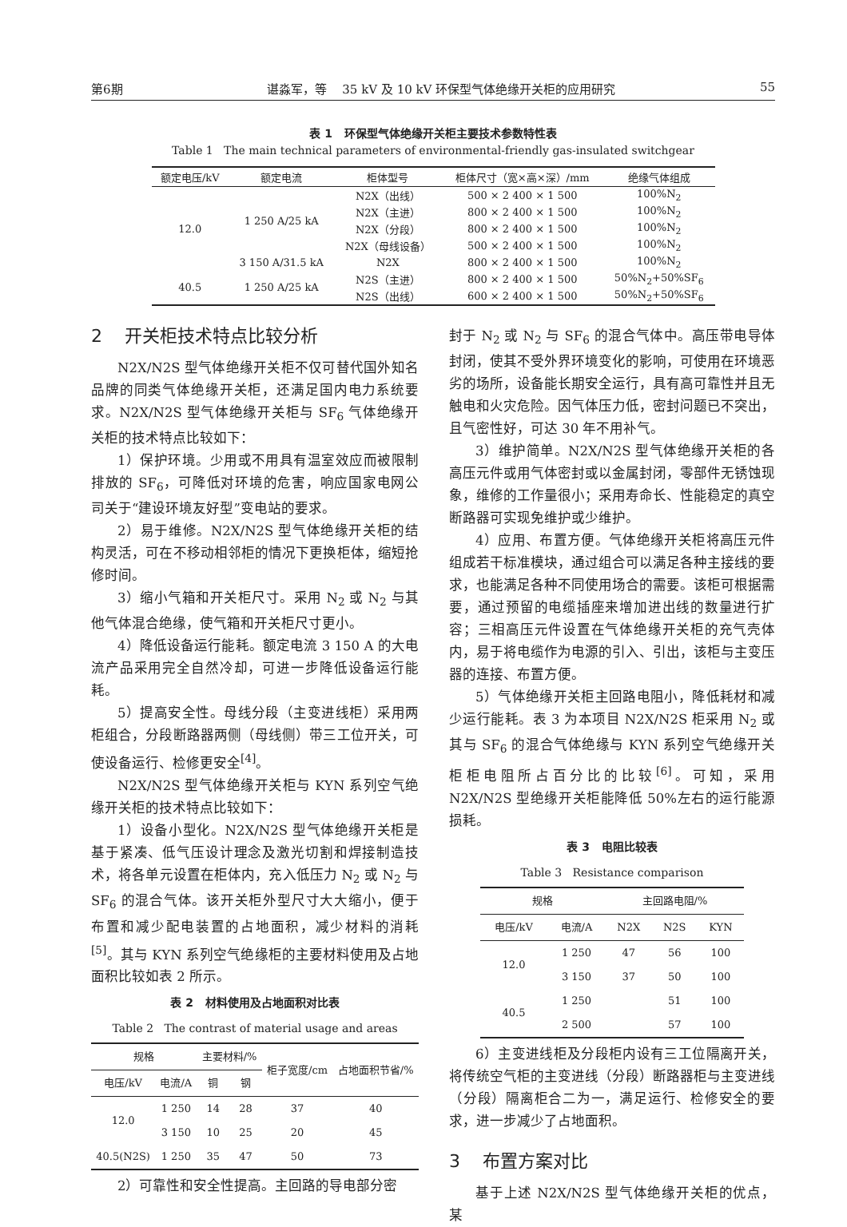第6期 谌淼军，等 35 kV 及 10 kV 环保型气体绝缘开关柜的应用研究 55
表 1 环保型气体绝缘开关柜主要技术参数特性表
Table 1 The main technical parameters of environmental-friendly gas-insulated switchgear
| 额定电压/kV | 额定电流 | 柜体型号 | 柜体尺寸（宽×高×深）/mm | 绝缘气体组成 |
| --- | --- | --- | --- | --- |
| 12.0 | 1 250 A/25 kA | N2X（出线） | 500 × 2 400 × 1 500 | 100%N<sub>2</sub> |
| | | N2X（主进） | 800 × 2 400 × 1 500 | 100%N<sub>2</sub> |
| | | N2X（分段） | 800 × 2 400 × 1 500 | 100%N<sub>2</sub> |
| | | N2X（母线设备） | 500 × 2 400 × 1 500 | 100%N<sub>2</sub> |
| | 3 150 A/31.5 kA | N2X | 800 × 2 400 × 1 500 | 100%N<sub>2</sub> |
| 40.5 | 1 250 A/25 kA | N2S（主进） | 800 × 2 400 × 1 500 | 50%N<sub>2</sub>+50%SF<sub>6</sub> |
| | | N2S（出线） | 600 × 2 400 × 1 500 | 50%N<sub>2</sub>+50%SF<sub>6</sub> |
2 开关柜技术特点比较分析
N2X/N2S 型气体绝缘开关柜不仅可替代国外知名品牌的同类气体绝缘开关柜，还满足国内电力系统要求。N2X/N2S 型气体绝缘开关柜与 SF<sub>6</sub> 气体绝缘开关柜的技术特点比较如下：
1）保护环境。少用或不用具有温室效应而被限制排放的 SF<sub>6</sub>，可降低对环境的危害，响应国家电网公司关于“建设环境友好型”变电站的要求。
2）易于维修。N2X/N2S 型气体绝缘开关柜的结构灵活，可在不移动相邻柜的情况下更换柜体，缩短抢修时间。
3）缩小气箱和开关柜尺寸。采用 N<sub>2</sub> 或 N<sub>2</sub> 与其他气体混合绝缘，使气箱和开关柜尺寸更小。
4）降低设备运行能耗。额定电流 3 150 A 的大电流产品采用完全自然冷却，可进一步降低设备运行能耗。
5）提高安全性。母线分段（主变进线柜）采用两柜组合，分段断路器两侧（母线侧）带三工位开关，可使设备运行、检修更安全<sup>[4]</sup>。
N2X/N2S 型气体绝缘开关柜与 KYN 系列空气绝缘开关柜的技术特点比较如下：
1）设备小型化。N2X/N2S 型气体绝缘开关柜是基于紧凑、低气压设计理念及激光切割和焊接制造技术，将各单元设置在柜体内，充入低压力 N<sub>2</sub> 或 N<sub>2</sub> 与 SF<sub>6</sub> 的混合气体。该开关柜外型尺寸大大缩小，便于布置和减少配电装置的占地面积，减少材料的消耗<sup>[5]</sup>。其与 KYN 系列空气绝缘柜的主要材料使用及占地面积比较如表 2 所示。
表 2 材料使用及占地面积对比表
Table 2 The contrast of material usage and areas
| 规格 | | 主要材料/% | | 柜子宽度/cm | 占地面积节省/% |
| --- | --- | --- | --- | --- | --- |
| 电压/kV | 电流/A | 铜 | 钢 | | |
| 12.0 | 1 250 | 14 | 28 | 37 | 40 |
| | 3 150 | 10 | 25 | 20 | 45 |
| 40.5(N2S) | 1 250 | 35 | 47 | 50 | 73 |
2）可靠性和安全性提高。主回路的导电部分密
封于 N<sub>2</sub> 或 N<sub>2</sub> 与 SF<sub>6</sub> 的混合气体中。高压带电导体封闭，使其不受外界环境变化的影响，可使用在环境恶劣的场所，设备能长期安全运行，具有高可靠性并且无触电和火灾危险。因气体压力低，密封问题已不突出，且气密性好，可达 30 年不用补气。
3）维护简单。N2X/N2S 型气体绝缘开关柜的各高压元件或用气体密封或以金属封闭，零部件无锈蚀现象，维修的工作量很小；采用寿命长、性能稳定的真空断路器可实现免维护或少维护。
4）应用、布置方便。气体绝缘开关柜将高压元件组成若干标准模块，通过组合可以满足各种主接线的要求，也能满足各种不同使用场合的需要。该柜可根据需要，通过预留的电缆插座来增加进出线的数量进行扩容；三相高压元件设置在气体绝缘开关柜的充气壳体内，易于将电缆作为电源的引入、引出，该柜与主变压器的连接、布置方便。
5）气体绝缘开关柜主回路电阻小，降低耗材和减少运行能耗。表 3 为本项目 N2X/N2S 柜采用 N<sub>2</sub> 或其与 SF<sub>6</sub> 的混合气体绝缘与 KYN 系列空气绝缘开关柜柜电阻所占百分比的比较<sup>[6]</sup>。可知，采用 N2X/N2S 型绝缘开关柜能降低 50%左右的运行能源损耗。
表 3 电阻比较表
Table 3 Resistance comparison
| 规格 | | 主回路电阻/% | | |
| --- | --- | --- | --- | --- |
| 电压/kV | 电流/A | N2X | N2S | KYN |
| 12.0 | 1 250 | 47 | 56 | 100 |
| | 3 150 | 37 | 50 | 100 |
| 40.5 | 1 250 | | 51 | 100 |
| | 2 500 | | 57 | 100 |
6）主变进线柜及分段柜内设有三工位隔离开关，将传统空气柜的主变进线（分段）断路器柜与主变进线（分段）隔离柜合二为一，满足运行、检修安全的要求，进一步减少了占地面积。
3 布置方案对比
基于上述 N2X/N2S 型气体绝缘开关柜的优点，某